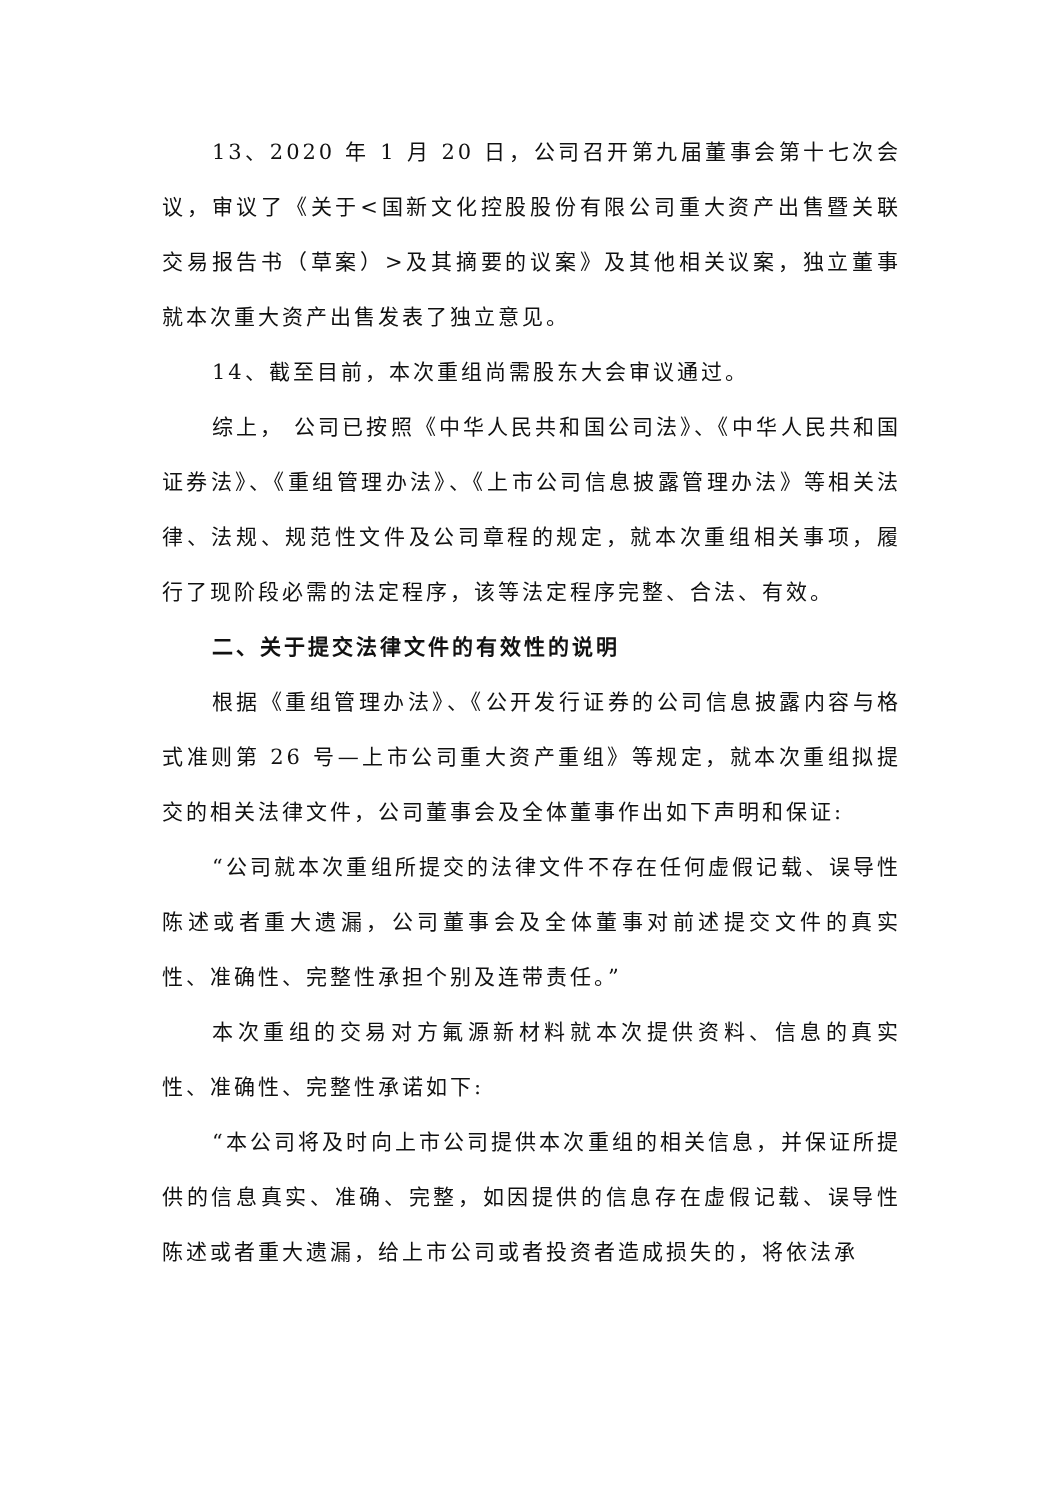13、2020 年 1 月 20 日，公司召开第九届董事会第十七次会议，审议了《关于<国新文化控股股份有限公司重大资产出售暨关联交易报告书（草案）>及其摘要的议案》及其他相关议案，独立董事就本次重大资产出售发表了独立意见。
14、截至目前，本次重组尚需股东大会审议通过。
综上， 公司已按照《中华人民共和国公司法》、《中华人民共和国证券法》、《重组管理办法》、《上市公司信息披露管理办法》等相关法律、法规、规范性文件及公司章程的规定，就本次重组相关事项，履行了现阶段必需的法定程序，该等法定程序完整、合法、有效。
二、关于提交法律文件的有效性的说明
根据《重组管理办法》、《公开发行证券的公司信息披露内容与格式准则第 26 号—上市公司重大资产重组》等规定，就本次重组拟提交的相关法律文件，公司董事会及全体董事作出如下声明和保证:
“公司就本次重组所提交的法律文件不存在任何虚假记载、误导性陈述或者重大遗漏，公司董事会及全体董事对前述提交文件的真实性、准确性、完整性承担个别及连带责任。”
本次重组的交易对方氟源新材料就本次提供资料、信息的真实性、准确性、完整性承诺如下:
“本公司将及时向上市公司提供本次重组的相关信息，并保证所提供的信息真实、准确、完整，如因提供的信息存在虚假记载、误导性陈述或者重大遗漏，给上市公司或者投资者造成损失的，将依法承